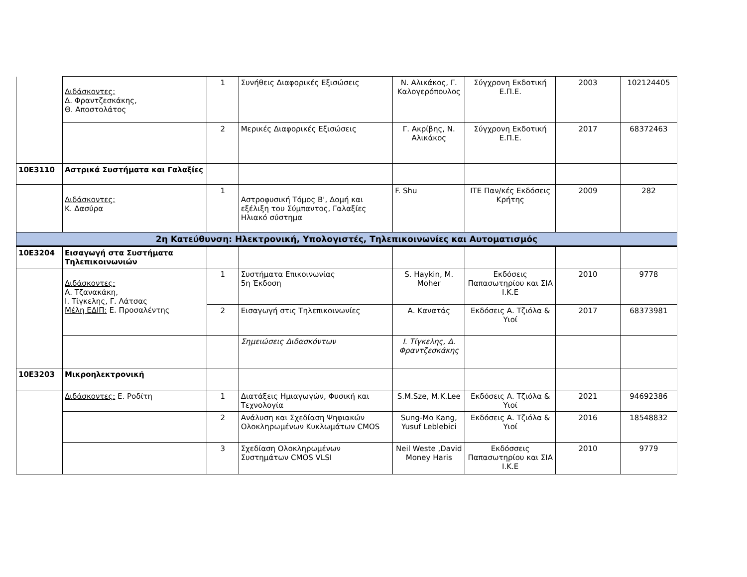| | Διδάσκοντες: Δ. Φραντζεσκάκης, Θ. Αποστολάτος | 1 | Συνήθεις Διαφορικές Εξισώσεις | Ν. Αλικάκος, Γ. Καλογερόπουλος | Σύγχρονη Εκδοτική Ε.Π.Ε. | 2003 | 102124405 |
| | | 2 | Μερικές Διαφορικές Εξισώσεις | Γ. Ακρίβης, Ν. Αλικάκος | Σύγχρονη Εκδοτική Ε.Π.Ε. | 2017 | 68372463 |
| 10Ε3110 | Αστρικά Συστήματα και Γαλαξίες | | | | | | |
| | Διδάσκοντες: Κ. Δασύρα | 1 | Αστροφυσική Τόμος Β', Δομή και εξέλιξη του Σύμπαντος, Γαλαξίες Ηλιακό σύστημα | F. Shu | ΙΤΕ Παν/κές Εκδόσεις Κρήτης | 2009 | 282 |
| 2η Κατεύθυνση: Ηλεκτρονική, Υπολογιστές, Τηλεπικοινωνίες και Αυτοματισμός | | | | | | | |
| 10Ε3204 | Εισαγωγή στα Συστήματα Τηλεπικοινωνιών | | | | | | |
| | Διδάσκοντες: Α. Τζανακάκη, Ι. Τίγκελης, Γ. Λάτσας Μέλη ΕΔΙΠ: Ε. Προσαλέντης | 1 | Συστήματα Επικοινωνίας 5η Έκδοση | S. Haykin, M. Moher | Εκδόσεις Παπασωτηρίου και ΣΙΑ Ι.Κ.Ε | 2010 | 9778 |
| | | 2 | Εισαγωγή στις Τηλεπικοινωνίες | Α. Κανατάς | Εκδόσεις Α. Τζιόλα & Υιοί | 2017 | 68373981 |
| | | | Σημειώσεις Διδασκόντων | Ι. Τίγκελης, Δ. Φραντζεσκάκης | | | |
| 10Ε3203 | Μικροηλεκτρονική | | | | | | |
| | Διδάσκοντες: Ε. Ροδίτη | 1 | Διατάξεις Ημιαγωγών, Φυσική και Τεχνολογία | S.M.Sze, M.K.Lee | Εκδόσεις Α. Τζιόλα & Υιοί | 2021 | 94692386 |
| | | 2 | Ανάλυση και Σχεδίαση Ψηφιακών Ολοκληρωμένων Κυκλωμάτων CMOS | Sung-Mo Kang, Yusuf Leblebici | Εκδόσεις Α. Τζιόλα & Υιοί | 2016 | 18548832 |
| | | 3 | Σχεδίαση Ολοκληρωμένων Συστημάτων CMOS VLSI | Neil Weste ,David Money Haris | Εκδόσσεις Παπασωτηρίου και ΣΙΑ Ι.Κ.Ε | 2010 | 9779 |